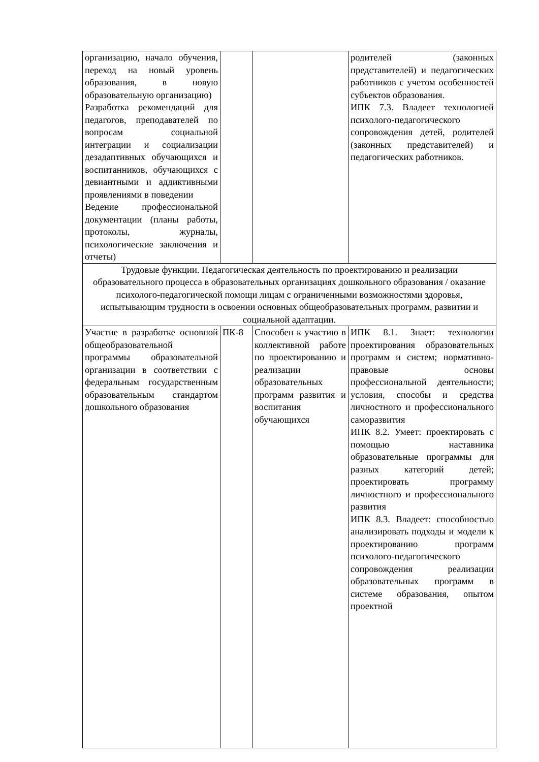| организацию, начало обучения, переход на новый уровень образования, в новую образовательную организацию) Разработка рекомендаций для педагогов, преподавателей по вопросам социальной интеграции и социализации дезадаптивных обучающихся и воспитанников, обучающихся с девиантными и аддиктивными проявлениями в поведении Ведение профессиональной документации (планы работы, протоколы, журналы, психологические заключения и отчеты) | | | родителей (законных представителей) и педагогических работников с учетом особенностей субъектов образования. ИПК 7.3. Владеет технологией психолого-педагогического сопровождения детей, родителей (законных представителей) и педагогических работников. |
| Трудовые функции. Педагогическая деятельность по проектированию и реализации образовательного процесса в образовательных организациях дошкольного образования / оказание психолого-педагогической помощи лицам с ограниченными возможностями здоровья, испытывающим трудности в освоении основных общеобразовательных программ, развитии и социальной адаптации. | | | |
| Участие в разработке основной общеобразовательной программы образовательной организации в соответствии с федеральным государственным образовательным стандартом дошкольного образования | ПК-8 | Способен к участию в коллективной работе по проектированию и реализации образовательных программ развития и воспитания обучающихся | ИПК 8.1. Знает: технологии проектирования образовательных программ и систем; нормативно-правовые основы профессиональной деятельности; условия, способы и средства личностного и профессионального саморазвития ИПК 8.2. Умеет: проектировать с помощью наставника образовательные программы для разных категорий детей; проектировать программу личностного и профессионального развития ИПК 8.3. Владеет: способностью анализировать подходы и модели к проектированию программ психолого-педагогического сопровождения реализации образовательных программ в системе образования, опытом проектной |